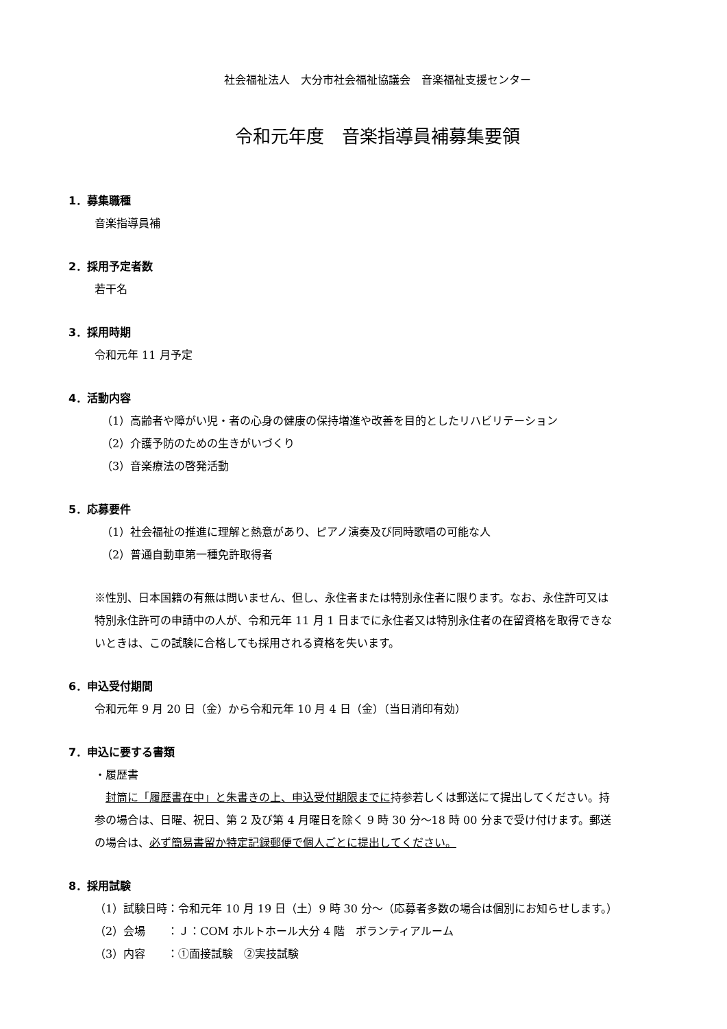社会福祉法人　大分市社会福祉協議会　音楽福祉支援センター
令和元年度　音楽指導員補募集要領
1．募集職種
音楽指導員補
2．採用予定者数
若干名
3．採用時期
令和元年 11 月予定
4．活動内容
（1）高齢者や障がい児・者の心身の健康の保持増進や改善を目的としたリハビリテーション
（2）介護予防のための生きがいづくり
（3）音楽療法の啓発活動
5．応募要件
（1）社会福祉の推進に理解と熱意があり、ピアノ演奏及び同時歌唱の可能な人
（2）普通自動車第一種免許取得者
※性別、日本国籍の有無は問いません、但し、永住者または特別永住者に限ります。なお、永住許可又は特別永住許可の申請中の人が、令和元年 11 月 1 日までに永住者又は特別永住者の在留資格を取得できないときは、この試験に合格しても採用される資格を失います。
6．申込受付期間
令和元年 9 月 20 日（金）から令和元年 10 月 4 日（金）（当日消印有効）
7．申込に要する書類
・履歴書
　封筒に「履歴書在中」と朱書きの上、申込受付期限までに持参若しくは郵送にて提出してください。持参の場合は、日曜、祝日、第 2 及び第 4 月曜日を除く 9 時 30 分～18 時 00 分まで受け付けます。郵送の場合は、必ず簡易書留か特定記録郵便で個人ごとに提出してください。
8．採用試験
（1）試験日時：令和元年 10 月 19 日（土）9 時 30 分～（応募者多数の場合は個別にお知らせします。）
（2）会場　　：Ｊ：COM ホルトホール大分 4 階　ボランティアルーム
（3）内容　　：①面接試験　②実技試験